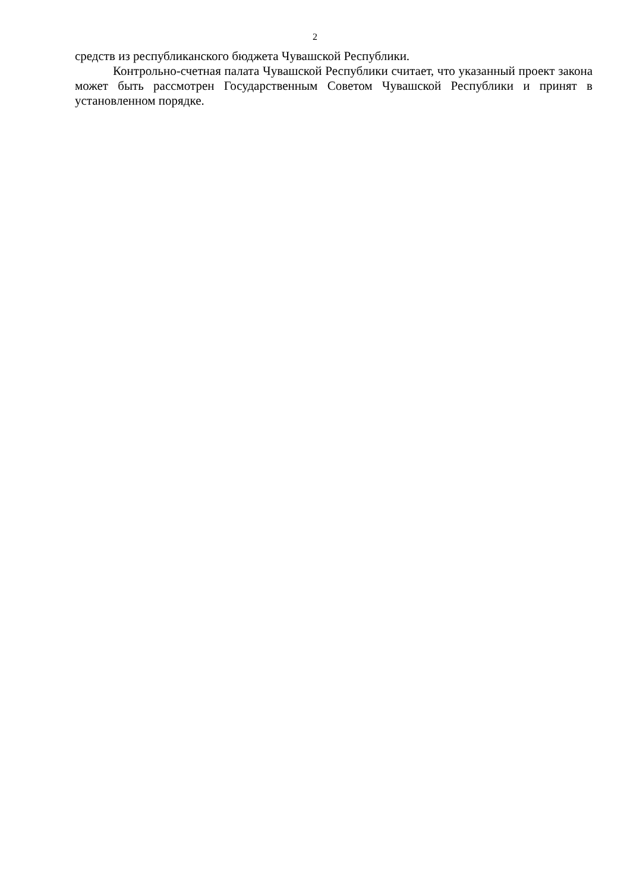2
средств из республиканского бюджета Чувашской Республики.
Контрольно-счетная палата Чувашской Республики считает, что указанный проект закона может быть рассмотрен Государственным Советом Чувашской Республики и принят в установленном порядке.